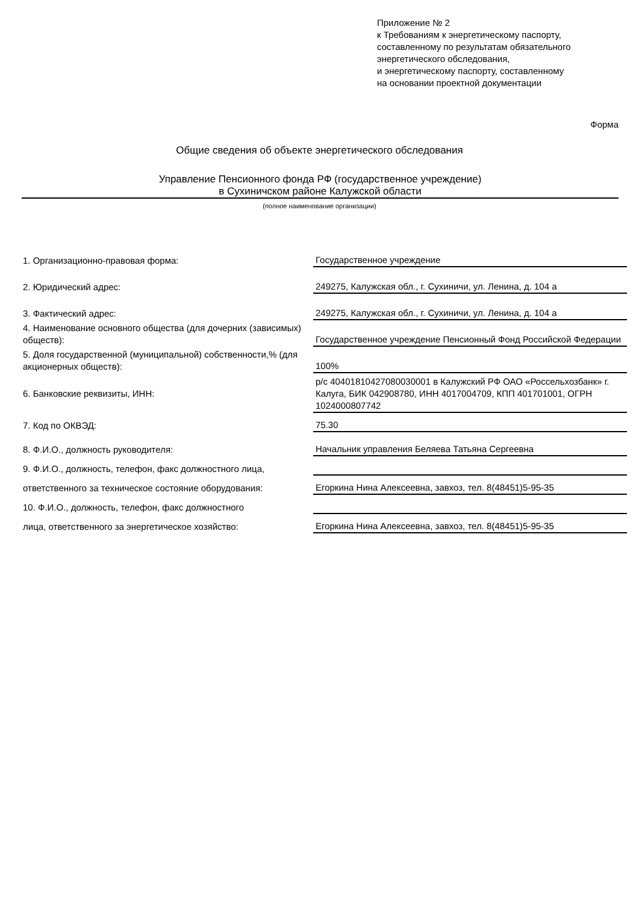Приложение № 2
к Требованиям к энергетическому паспорту,
составленному по результатам обязательного
энергетического обследования,
и энергетическому паспорту, составленному
на основании проектной документации
Форма
Общие сведения об объекте энергетического обследования
Управление Пенсионного фонда РФ (государственное учреждение)
в Сухиничском районе Калужской области
(полное наименование организации)
| 1. Организационно-правовая форма: | Государственное учреждение |
| 2. Юридический адрес: | 249275, Калужская обл., г. Сухиничи, ул. Ленина, д. 104 а |
| 3. Фактический адрес: | 249275, Калужская обл., г. Сухиничи, ул. Ленина, д. 104 а |
| 4. Наименование основного общества (для дочерних (зависимых) обществ): | Государственное учреждение Пенсионный Фонд Российской Федерации |
| 5. Доля государственной (муниципальной) собственности,% (для акционерных обществ): | 100% |
| 6. Банковские реквизиты, ИНН: | р/с 40401810427080030001 в Калужский РФ ОАО «Россельхозбанк» г. Калуга, БИК 042908780, ИНН 4017004709, КПП 401701001, ОГРН 1024000807742 |
| 7. Код по ОКВЭД: | 75.30 |
| 8. Ф.И.О., должность руководителя: | Начальник управления Беляева Татьяна Сергеевна |
| 9. Ф.И.О., должность, телефон, факс должностного лица, | |
| ответственного за техническое состояние оборудования: | Егоркина Нина Алексеевна, завхоз, тел. 8(48451)5-95-35 |
| 10. Ф.И.О., должность, телефон, факс должностного | |
| лица, ответственного за энергетическое хозяйство: | Егоркина Нина Алексеевна, завхоз, тел. 8(48451)5-95-35 |